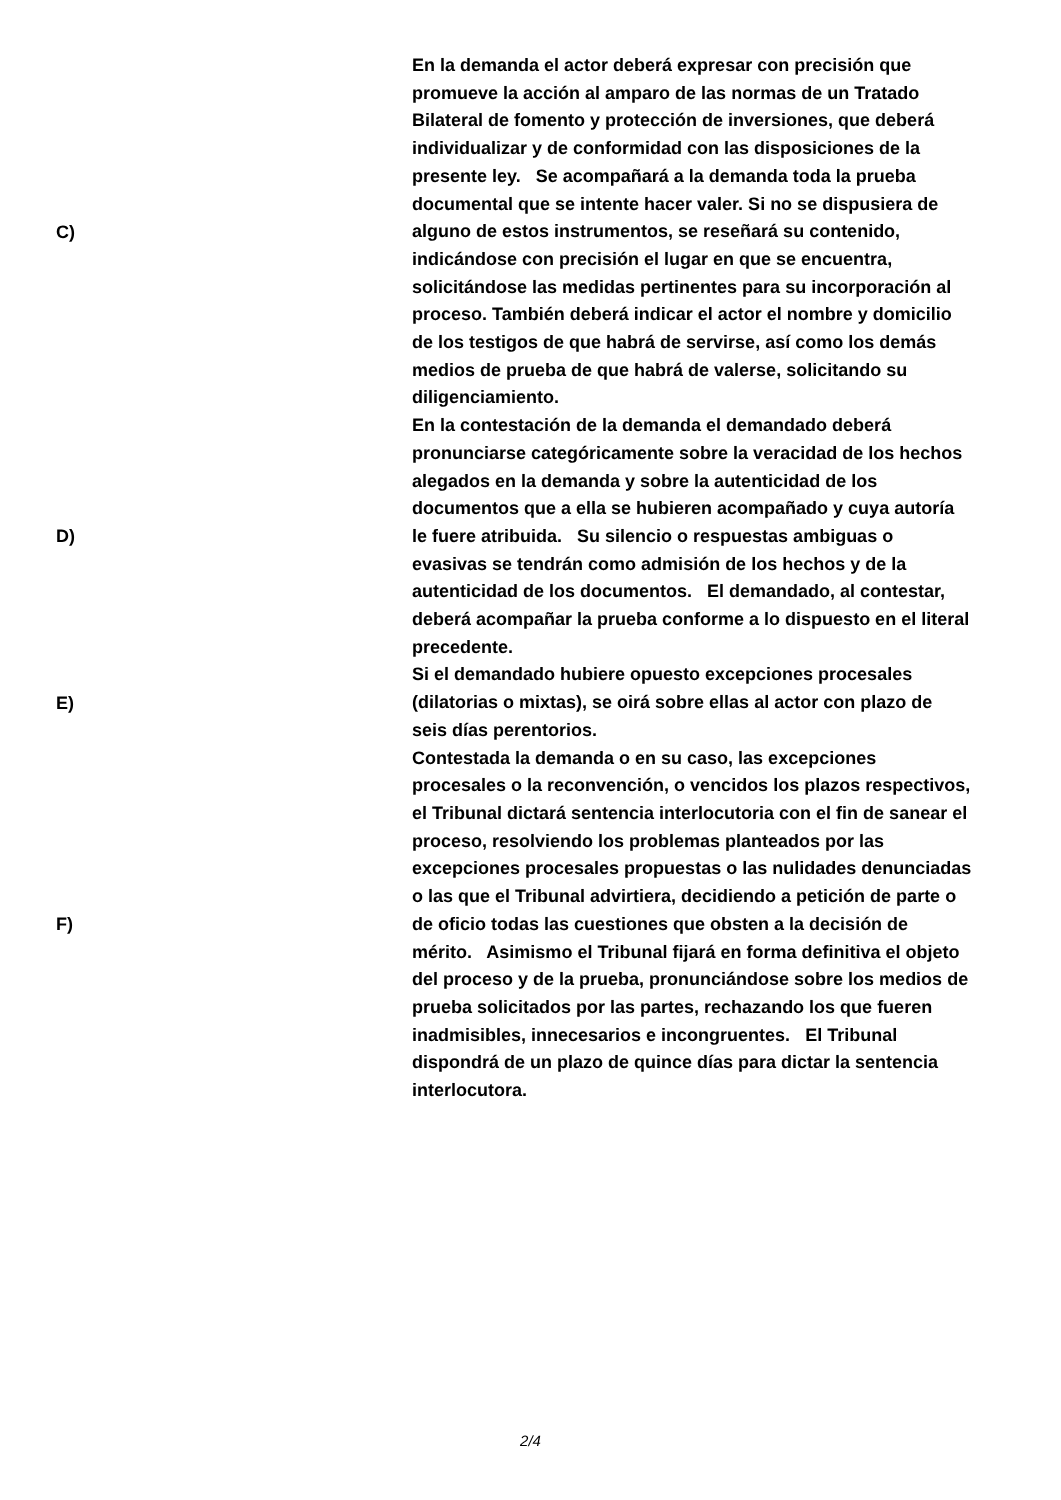C)
En la demanda el actor deberá expresar con precisión que promueve la acción al amparo de las normas de un Tratado Bilateral de fomento y protección de inversiones, que deberá individualizar y de conformidad con las disposiciones de la presente ley. Se acompañará a la demanda toda la prueba documental que se intente hacer valer. Si no se dispusiera de alguno de estos instrumentos, se reseñará su contenido, indicándose con precisión el lugar en que se encuentra, solicitándose las medidas pertinentes para su incorporación al proceso. También deberá indicar el actor el nombre y domicilio de los testigos de que habrá de servirse, así como los demás medios de prueba de que habrá de valerse, solicitando su diligenciamiento.
D)
En la contestación de la demanda el demandado deberá pronunciarse categóricamente sobre la veracidad de los hechos alegados en la demanda y sobre la autenticidad de los documentos que a ella se hubieren acompañado y cuya autoría le fuere atribuida. Su silencio o respuestas ambiguas o evasivas se tendrán como admisión de los hechos y de la autenticidad de los documentos. El demandado, al contestar, deberá acompañar la prueba conforme a lo dispuesto en el literal precedente.
E)
Si el demandado hubiere opuesto excepciones procesales (dilatorias o mixtas), se oirá sobre ellas al actor con plazo de seis días perentorios.
F)
Contestada la demanda o en su caso, las excepciones procesales o la reconvención, o vencidos los plazos respectivos, el Tribunal dictará sentencia interlocutoria con el fin de sanear el proceso, resolviendo los problemas planteados por las excepciones procesales propuestas o las nulidades denunciadas o las que el Tribunal advirtiera, decidiendo a petición de parte o de oficio todas las cuestiones que obsten a la decisión de mérito. Asimismo el Tribunal fijará en forma definitiva el objeto del proceso y de la prueba, pronunciándose sobre los medios de prueba solicitados por las partes, rechazando los que fueren inadmisibles, innecesarios e incongruentes. El Tribunal dispondrá de un plazo de quince días para dictar la sentencia interlocutora.
2/4